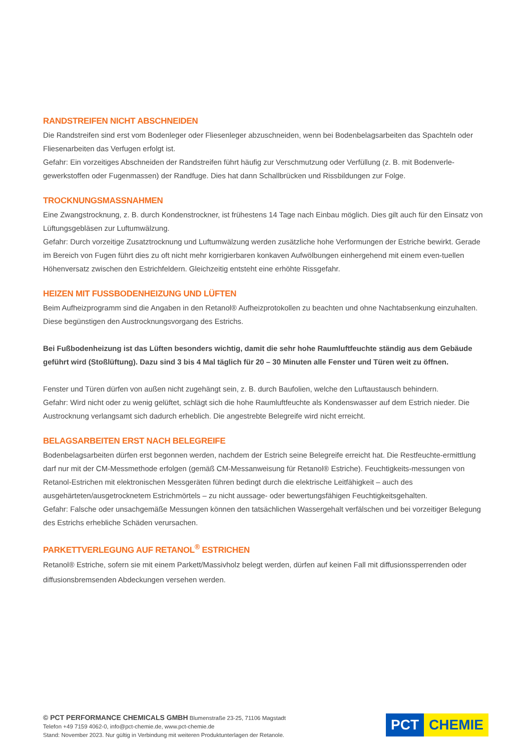RANDSTREIFEN NICHT ABSCHNEIDEN
Die Randstreifen sind erst vom Bodenleger oder Fliesenleger abzuschneiden, wenn bei Bodenbelagsarbeiten das Spachteln oder Fliesenarbeiten das Verfugen erfolgt ist.
Gefahr: Ein vorzeitiges Abschneiden der Randstreifen führt häufig zur Verschmutzung oder Verfüllung (z. B. mit Bodenverle-gewerkstoffen oder Fugenmassen) der Randfuge. Dies hat dann Schallbrücken und Rissbildungen zur Folge.
TROCKNUNGSMASSNAHMEN
Eine Zwangstrocknung, z. B. durch Kondenstrockner, ist frühestens 14 Tage nach Einbau möglich. Dies gilt auch für den Einsatz von Lüftungsgebläsen zur Luftumwälzung.
Gefahr: Durch vorzeitige Zusatztrocknung und Luftumwälzung werden zusätzliche hohe Verformungen der Estriche bewirkt. Gerade im Bereich von Fugen führt dies zu oft nicht mehr korrigierbaren konkaven Aufwölbungen einhergehend mit einem even-tuellen Höhenversatz zwischen den Estrichfeldern. Gleichzeitig entsteht eine erhöhte Rissgefahr.
HEIZEN MIT FUSSBODENHEIZUNG UND LÜFTEN
Beim Aufheizprogramm sind die Angaben in den Retanol® Aufheizprotokollen zu beachten und ohne Nachtabsenkung einzuhalten. Diese begünstigen den Austrocknungsvorgang des Estrichs.
Bei Fußbodenheizung ist das Lüften besonders wichtig, damit die sehr hohe Raumluftfeuchte ständig aus dem Gebäude geführt wird (Stoßlüftung). Dazu sind 3 bis 4 Mal täglich für 20 – 30 Minuten alle Fenster und Türen weit zu öffnen.
Fenster und Türen dürfen von außen nicht zugehängt sein, z. B. durch Baufolien, welche den Luftaustausch behindern.
Gefahr: Wird nicht oder zu wenig gelüftet, schlägt sich die hohe Raumluftfeuchte als Kondenswasser auf dem Estrich nieder. Die Austrocknung verlangsamt sich dadurch erheblich. Die angestrebte Belegreife wird nicht erreicht.
BELAGSARBEITEN ERST NACH BELEGREIFE
Bodenbelagsarbeiten dürfen erst begonnen werden, nachdem der Estrich seine Belegreife erreicht hat. Die Restfeuchte-ermittlung darf nur mit der CM-Messmethode erfolgen (gemäß CM-Messanweisung für Retanol® Estriche). Feuchtigkeits-messungen von Retanol-Estrichen mit elektronischen Messgeräten führen bedingt durch die elektrische Leitfähigkeit – auch des ausgehärteten/ausgetrocknetem Estrichmörtels – zu nicht aussage- oder bewertungsfähigen Feuchtigkeitsgehalten.
Gefahr: Falsche oder unsachgemäße Messungen können den tatsächlichen Wassergehalt verfälschen und bei vorzeitiger Belegung des Estrichs erhebliche Schäden verursachen.
PARKETTVERLEGUNG AUF RETANOL<sup>®</sup> ESTRICHEN
Retanol® Estriche, sofern sie mit einem Parkett/Massivholz belegt werden, dürfen auf keinen Fall mit diffusionssperrenden oder diffusionsbremsenden Abdeckungen versehen werden.
© PCT PERFORMANCE CHEMICALS GMBH Blumenstraße 23-25, 71106 Magstadt
Telefon +49 7159 4062-0, info@pct-chemie.de, www.pct-chemie.de
Stand: November 2023. Nur gültig in Verbindung mit weiteren Produktunterlagen der Retanole.
PCT CHEMIE